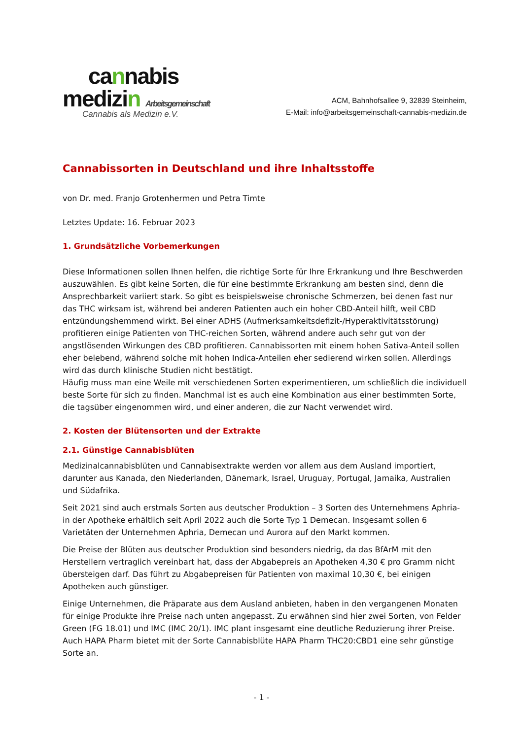cannabis
medizin Arbeitsgemeinschaft
Cannabis als Medizin e.V.
ACM, Bahnhofsallee 9, 32839 Steinheim,
E-Mail: info@arbeitsgemeinschaft-cannabis-medizin.de
Cannabissorten in Deutschland und ihre Inhaltsstoffe
von Dr. med. Franjo Grotenhermen und Petra Timte
Letztes Update: 16. Februar 2023
1. Grundsätzliche Vorbemerkungen
Diese Informationen sollen Ihnen helfen, die richtige Sorte für Ihre Erkrankung und Ihre Beschwerden auszuwählen. Es gibt keine Sorten, die für eine bestimmte Erkrankung am besten sind, denn die Ansprechbarkeit variiert stark. So gibt es beispielsweise chronische Schmerzen, bei denen fast nur das THC wirksam ist, während bei anderen Patienten auch ein hoher CBD-Anteil hilft, weil CBD entzündungshemmend wirkt. Bei einer ADHS (Aufmerksamkeitsdefizit-/Hyperaktivitätsstörung) profitieren einige Patienten von THC-reichen Sorten, während andere auch sehr gut von der angstlösenden Wirkungen des CBD profitieren. Cannabissorten mit einem hohen Sativa-Anteil sollen eher belebend, während solche mit hohen Indica-Anteilen eher sedierend wirken sollen. Allerdings wird das durch klinische Studien nicht bestätigt.
Häufig muss man eine Weile mit verschiedenen Sorten experimentieren, um schließlich die individuell beste Sorte für sich zu finden. Manchmal ist es auch eine Kombination aus einer bestimmten Sorte, die tagsüber eingenommen wird, und einer anderen, die zur Nacht verwendet wird.
2. Kosten der Blütensorten und der Extrakte
2.1. Günstige Cannabisblüten
Medizinalcannabisblüten und Cannabisextrakte werden vor allem aus dem Ausland importiert, darunter aus Kanada, den Niederlanden, Dänemark, Israel, Uruguay, Portugal, Jamaika, Australien und Südafrika.
Seit 2021 sind auch erstmals Sorten aus deutscher Produktion – 3 Sorten des Unternehmens Aphria- in der Apotheke erhältlich seit April 2022 auch die Sorte Typ 1 Demecan. Insgesamt sollen 6 Varietäten der Unternehmen Aphria, Demecan und Aurora auf den Markt kommen.
Die Preise der Blüten aus deutscher Produktion sind besonders niedrig, da das BfArM mit den Herstellern vertraglich vereinbart hat, dass der Abgabepreis an Apotheken 4,30 € pro Gramm nicht übersteigen darf. Das führt zu Abgabepreisen für Patienten von maximal 10,30 €, bei einigen Apotheken auch günstiger.
Einige Unternehmen, die Präparate aus dem Ausland anbieten, haben in den vergangenen Monaten für einige Produkte ihre Preise nach unten angepasst. Zu erwähnen sind hier zwei Sorten, von Felder Green (FG 18.01) und IMC (IMC 20/1). IMC plant insgesamt eine deutliche Reduzierung ihrer Preise. Auch HAPA Pharm bietet mit der Sorte Cannabisblüte HAPA Pharm THC20:CBD1 eine sehr günstige Sorte an.
- 1 -